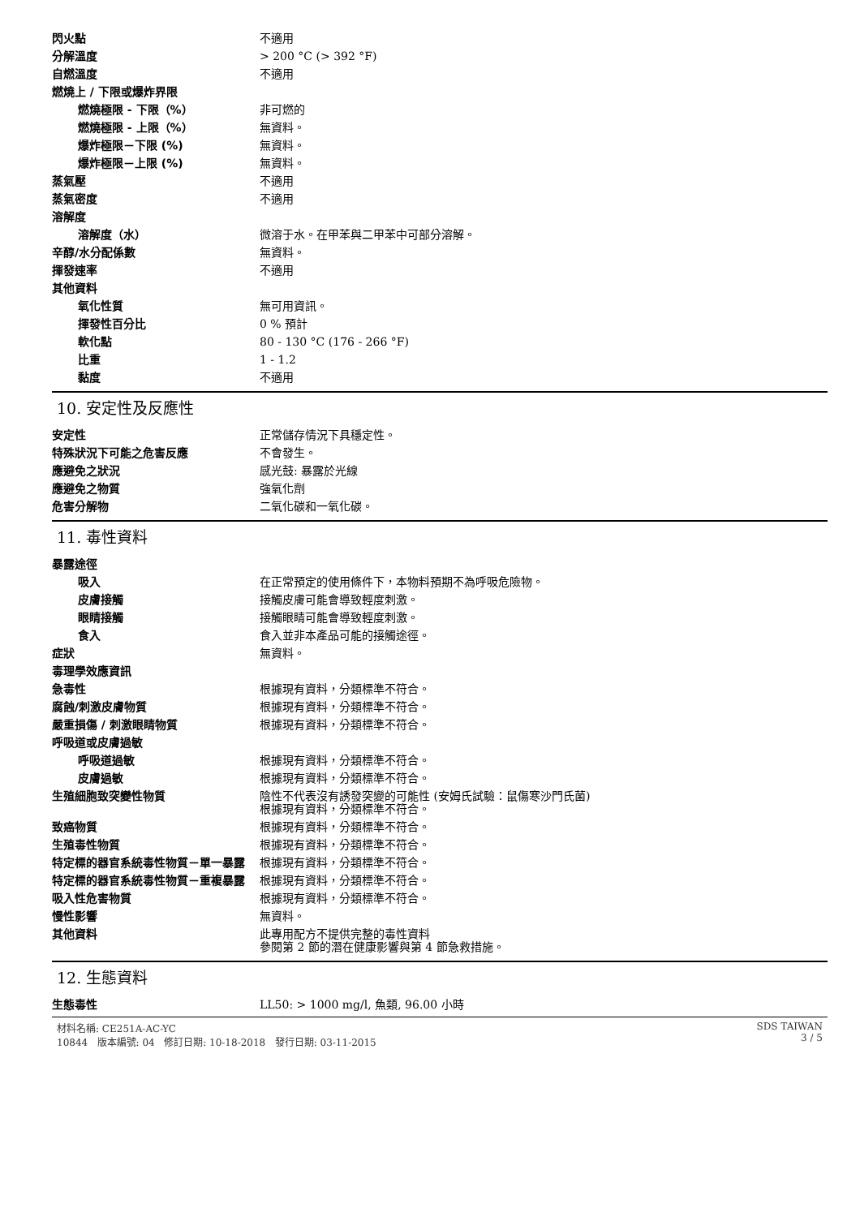| 閃火點 | 不適用 |
| 分解溫度 | > 200 °C (> 392 °F) |
| 自燃溫度 | 不適用 |
| 燃燒上 / 下限或爆炸界限 | |
| 燃燒極限 - 下限（%） | 非可燃的 |
| 燃燒極限 - 上限（%） | 無資料。 |
| 爆炸極限－下限 (%) | 無資料。 |
| 爆炸極限－上限 (%) | 無資料。 |
| 蒸氣壓 | 不適用 |
| 蒸氣密度 | 不適用 |
| 溶解度 | |
| 溶解度（水） | 微溶于水。在甲苯與二甲苯中可部分溶解。 |
| 辛醇/水分配係數 | 無資料。 |
| 揮發速率 | 不適用 |
| 其他資料 | |
| 氧化性質 | 無可用資訊。 |
| 揮發性百分比 | 0 % 預計 |
| 軟化點 | 80 - 130 °C (176 - 266 °F) |
| 比重 | 1 - 1.2 |
| 黏度 | 不適用 |
10. 安定性及反應性
| 安定性 | 正常儲存情況下具穩定性。 |
| 特殊狀況下可能之危害反應 | 不會發生。 |
| 應避免之狀況 | 感光鼓: 暴露於光線 |
| 應避免之物質 | 強氧化劑 |
| 危害分解物 | 二氧化碳和一氧化碳。 |
11. 毒性資料
| 暴露途徑 | |
| 吸入 | 在正常預定的使用條件下，本物料預期不為呼吸危險物。 |
| 皮膚接觸 | 接觸皮膚可能會導致輕度刺激。 |
| 眼睛接觸 | 接觸眼睛可能會導致輕度刺激。 |
| 食入 | 食入並非本產品可能的接觸途徑。 |
| 症狀 | 無資料。 |
| 毒理學效應資訊 | |
| 急毒性 | 根據現有資料，分類標準不符合。 |
| 腐蝕/刺激皮膚物質 | 根據現有資料，分類標準不符合。 |
| 嚴重損傷 / 刺激眼睛物質 | 根據現有資料，分類標準不符合。 |
| 呼吸道或皮膚過敏 | |
| 呼吸道過敏 | 根據現有資料，分類標準不符合。 |
| 皮膚過敏 | 根據現有資料，分類標準不符合。 |
| 生殖細胞致突變性物質 | 陰性不代表沒有誘發突變的可能性 (安姆氏試驗：鼠傷寒沙門氏菌) 根據現有資料，分類標準不符合。 |
| 致癌物質 | 根據現有資料，分類標準不符合。 |
| 生殖毒性物質 | 根據現有資料，分類標準不符合。 |
| 特定標的器官系統毒性物質－單一暴露 | 根據現有資料，分類標準不符合。 |
| 特定標的器官系統毒性物質－重複暴露 | 根據現有資料，分類標準不符合。 |
| 吸入性危害物質 | 根據現有資料，分類標準不符合。 |
| 慢性影響 | 無資料。 |
| 其他資料 | 此專用配方不提供完整的毒性資料 參閱第 2 節的潛在健康影響與第 4 節急救措施。 |
12. 生態資料
| 生態毒性 | LL50: > 1000 mg/l, 魚類, 96.00 小時 |
材料名稱: CE251A-AC-YC
10844 版本編號: 04 修訂日期: 10-18-2018 發行日期: 03-11-2015
SDS TAIWAN
3 / 5